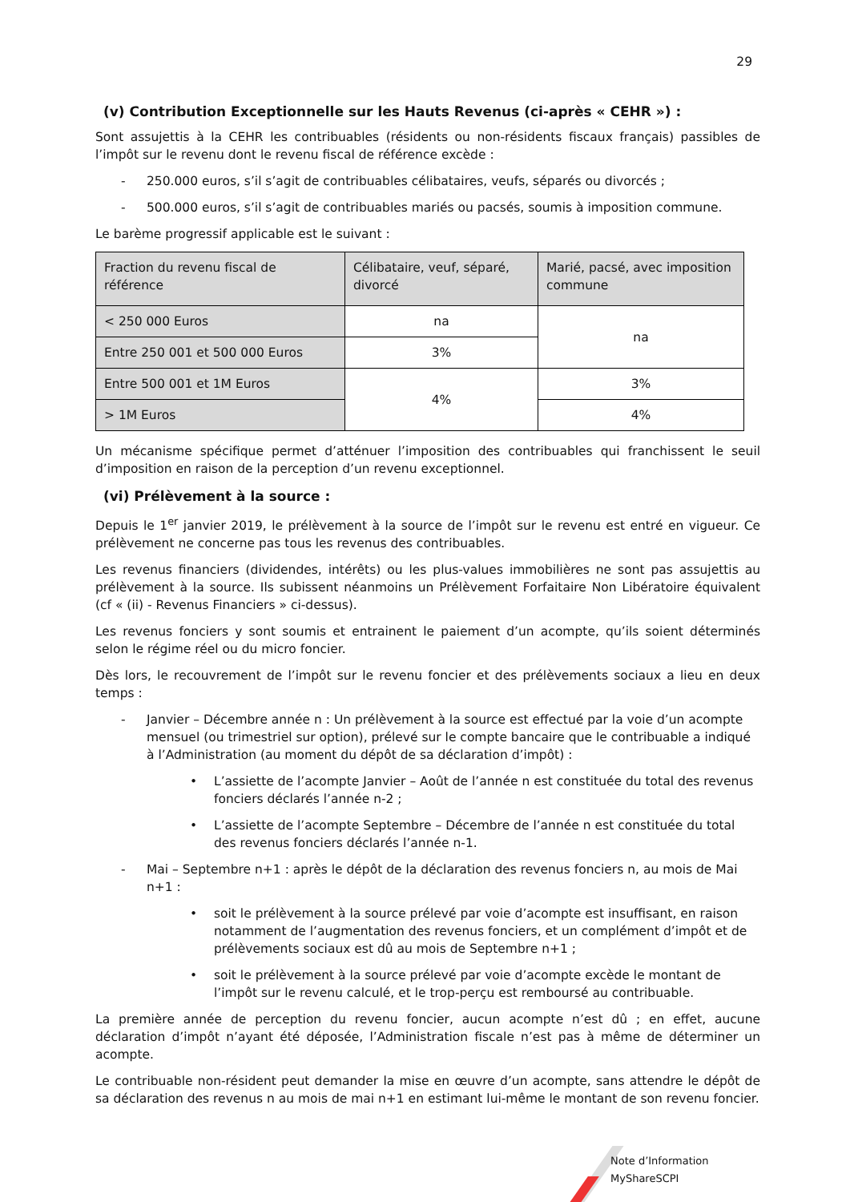29
(v) Contribution Exceptionnelle sur les Hauts Revenus (ci-après « CEHR ») :
Sont assujettis à la CEHR les contribuables (résidents ou non-résidents fiscaux français) passibles de l’impôt sur le revenu dont le revenu fiscal de référence excède :
- 250.000 euros, s’il s’agit de contribuables célibataires, veufs, séparés ou divorcés ;
- 500.000 euros, s’il s’agit de contribuables mariés ou pacsés, soumis à imposition commune.
Le barème progressif applicable est le suivant :
| Fraction du revenu fiscal de référence | Célibataire, veuf, séparé, divorcé | Marié, pacsé, avec imposition commune |
| < 250 000 Euros | na | na |
| Entre 250 001 et 500 000 Euros | 3% | |
| Entre 500 001 et 1M Euros | 4% | 3% |
| > 1M Euros | | 4% |
Un mécanisme spécifique permet d’atténuer l’imposition des contribuables qui franchissent le seuil d’imposition en raison de la perception d’un revenu exceptionnel.
(vi) Prélèvement à la source :
Depuis le 1<sup>er</sup> janvier 2019, le prélèvement à la source de l’impôt sur le revenu est entré en vigueur. Ce prélèvement ne concerne pas tous les revenus des contribuables.
Les revenus financiers (dividendes, intérêts) ou les plus-values immobilières ne sont pas assujettis au prélèvement à la source. Ils subissent néanmoins un Prélèvement Forfaitaire Non Libératoire équivalent (cf « (ii) - Revenus Financiers » ci-dessus).
Les revenus fonciers y sont soumis et entrainent le paiement d’un acompte, qu’ils soient déterminés selon le régime réel ou du micro foncier.
Dès lors, le recouvrement de l’impôt sur le revenu foncier et des prélèvements sociaux a lieu en deux temps :
- Janvier – Décembre année n : Un prélèvement à la source est effectué par la voie d’un acompte mensuel (ou trimestriel sur option), prélevé sur le compte bancaire que le contribuable a indiqué à l’Administration (au moment du dépôt de sa déclaration d’impôt) :
• L’assiette de l’acompte Janvier – Août de l’année n est constituée du total des revenus fonciers déclarés l’année n-2 ;
• L’assiette de l’acompte Septembre – Décembre de l’année n est constituée du total des revenus fonciers déclarés l’année n-1.
- Mai – Septembre n+1 : après le dépôt de la déclaration des revenus fonciers n, au mois de Mai n+1 :
• soit le prélèvement à la source prélevé par voie d’acompte est insuffisant, en raison notamment de l’augmentation des revenus fonciers, et un complément d’impôt et de prélèvements sociaux est dû au mois de Septembre n+1 ;
• soit le prélèvement à la source prélevé par voie d’acompte excède le montant de l’impôt sur le revenu calculé, et le trop-perçu est remboursé au contribuable.
La première année de perception du revenu foncier, aucun acompte n’est dû ; en effet, aucune déclaration d’impôt n’ayant été déposée, l’Administration fiscale n’est pas à même de déterminer un acompte.
Le contribuable non-résident peut demander la mise en œuvre d’un acompte, sans attendre le dépôt de sa déclaration des revenus n au mois de mai n+1 en estimant lui-même le montant de son revenu foncier.
Note d’Information MyShareSCPI